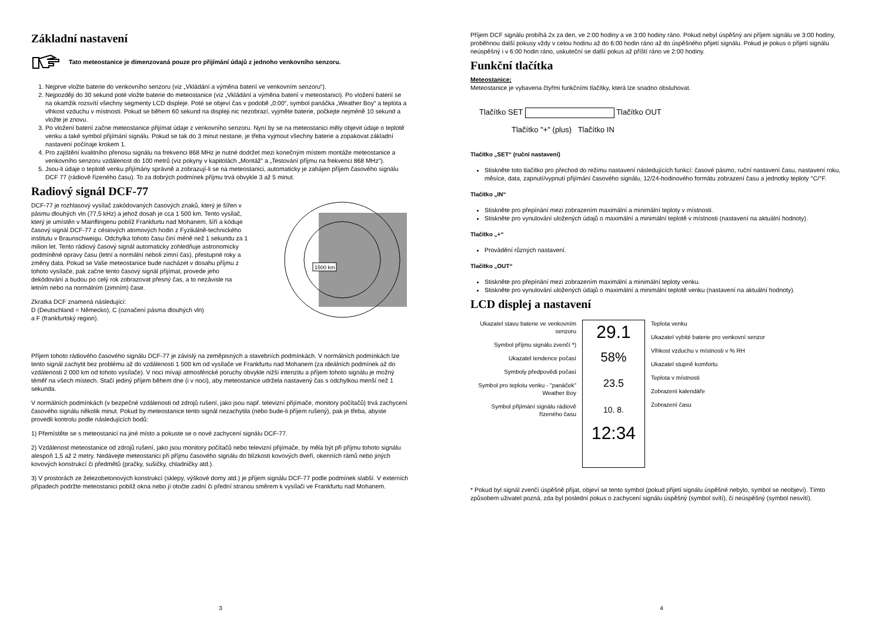Základní nastavení
Tato meteostanice je dimenzovaná pouze pro přijímání údajů z jednoho venkovního senzoru.
1. Nejprve vložte baterie do venkovního senzoru (viz „Vkládání a výměna baterií ve venkovním senzoru“).
2. Nejpozději do 30 sekund poté vložte baterie do meteostanice (viz „Vkládání a výměna baterií v meteostanici). Po vložení baterií se na okamžik rozsvítí všechny segmenty LCD displeje. Poté se objeví čas v podobě „0:00“, symbol panáčka „Weather Boy“ a teplota a vlhkost vzduchu v místnosti. Pokud se během 60 sekund na displeji nic nezobrazí, vyjměte baterie, počkejte nejméně 10 sekund a vložte je znovu.
3. Po vložení baterií začne meteostanice přijímat údaje z venkovního senzoru. Nyní by se na meteostanici měly objevit údaje o teplotě venku a také symbol přijímání signálu. Pokud se tak do 3 minut nestane, je třeba vyjmout všechny baterie a zopakovat základní nastavení počínaje krokem 1.
4. Pro zajištění kvalitního přenosu signálu na frekvenci 868 MHz je nutné dodržet mezi konečným místem montáže meteostanice a venkovního senzoru vzdálenost do 100 metrů (viz pokyny v kapitolách „Montáž“ a „Testování příjmu na frekvenci 868 MHz“).
5. Jsou-li údaje o teplotě venku přijímány správně a zobrazují-li se na meteostanici, automaticky je zahájen příjem časového signálu DCF 77 (rádiově řízeného času). To za dobrých podmínek příjmu trvá obvykle 3 až 5 minut.
Radiový signál DCF-77
DCF-77 je rozhlasový vysílač zakódovaných časových znaků, který je šířen v pásmu dlouhých vln (77,5 kHz) a jehož dosah je cca 1 500 km. Tento vysílač, který je umístěn v Mainflingenu poblíž Frankfurtu nad Mohanem, šíří a kóduje časový signál DCF-77 z césiových atomových hodin z Fyzikálně-technického institutu v Braunschweigu. Odchylka tohoto času činí méně než 1 sekundu za 1 milion let. Tento rádiový časový signál automaticky zohledňuje astronomicky podmíněné opravy času (letní a normální neboli zimní čas), přestupné roky a změny data. Pokud se Vaše meteostanice bude nacházet v dosahu příjmu z tohoto vysílače, pak začne tento časový signál přijímat, provede jeho dekódování a budou po celý rok zobrazovat přesný čas, a to nezávisle na letním nebo na normálním (zimním) čase.
Zkratka DCF znamená následující:
D (Deutschland = Německo), C (označení pásma dlouhých vln)
a F (frankfurtský region).
1500 km
Příjem tohoto rádiového časového signálu DCF-77 je závislý na zeměpisných a stavebních podmínkách. V normálních podmínkách lze tento signál zachytit bez problému až do vzdálenosti 1 500 km od vysílače ve Frankfurtu nad Mohanem (za ideálních podmínek až do vzdálenosti 2 000 km od tohoto vysílače). V noci mívají atmosférické poruchy obvykle nižší intenzitu a příjem tohoto signálu je možný téměř na všech místech. Stačí jediný příjem během dne (i v noci), aby meteostanice udržela nastavený čas s odchylkou menší než 1 sekunda.
V normálních podmínkách (v bezpečné vzdálenosti od zdrojů rušení, jako jsou např. televizní přijímače, monitory počítačů) trvá zachycení časového signálu několik minut. Pokud by meteostanice tento signál nezachytila (nebo bude-li příjem rušený), pak je třeba, abyste provedli kontrolu podle následujících bodů:
1) Přemístěte se s meteostanicí na jiné místo a pokuste se o nové zachycení signálu DCF-77.
2) Vzdálenost meteostanice od zdrojů rušení, jako jsou monitory počítačů nebo televizní přijímače, by měla být při příjmu tohoto signálu alespoň 1,5 až 2 metry. Nedávejte meteostanici při příjmu časového signálu do blízkosti kovových dveří, okenních rámů nebo jiných kovových konstrukcí či předmětů (pračky, sušičky, chladničky atd.).
3) V prostorách ze železobetonových konstrukcí (sklepy, výškové domy atd.) je příjem signálu DCF-77 podle podmínek slabší. V externích případech podržte meteostanici poblíž okna nebo jí otočte zadní či přední stranou směrem k vysílači ve Frankfurtu nad Mohanem.
3
Příjem DCF signálu probíhá 2x za den, ve 2:00 hodiny a ve 3:00 hodiny ráno. Pokud nebyl úspěšný ani příjem signálu ve 3:00 hodiny, proběhnou další pokusy vždy v celou hodinu až do 6:00 hodin ráno až do úspěšného přijetí signálu. Pokud je pokus o přijetí signálu neúspěšný i v 6:00 hodin ráno, uskuteční se další pokus až příští ráno ve 2:00 hodiny.
Funkční tlačítka
Meteostanice:
Meteostanice je vybavena čtyřmi funkčními tlačítky, která lze snadno obsluhovat.
Tlačítko SET Tlačítko OUT
Tlačítko "+" (plus) Tlačítko IN
Tlačítko „SET“ (ruční nastavení)
Stiskněte toto tlačítko pro přechod do režimu nastavení následujících funkcí: časové pásmo, ruční nastavení času, nastavení roku, měsíce, data, zapnutí/vypnutí přijímání časového signálu, 12/24-hodinového formátu zobrazení času a jednotky teploty °C/°F.
Tlačítko „IN“
Stiskněte pro přepínání mezi zobrazením maximální a minimální teploty v místnosti.
Stiskněte pro vynulování uložených údajů o maximální a minimální teplotě v místnosti (nastavení na aktuální hodnoty).
Tlačítko „+“
Provádění různých nastavení.
Tlačítko „OUT“
Stiskněte pro přepínání mezi zobrazením maximální a minimální teploty venku.
Stiskněte pro vynulování uložených údajů o maximální a minimální teplotě venku (nastavení na aktuální hodnoty).
LCD displej a nastavení
Ukazatel stavu baterie ve venkovním senzoru
Symbol příjmu signálu zvenčí *)
Ukazatel tendence počasí
Symboly předpovědi počasí
Symbol pro teplotu venku - "panáček" Weather Boy
Symbol přijímání signálu rádiově řízeného času
29.1
58%
23.5
10. 8.
12:34
Teplota venku
Ukazatel vybité baterie pro venkovní senzor
Vlhkost vzduchu v místnosti v % RH
Ukazatel stupně komfortu
Teplota v místnosti
Zobrazení kalendáře
Zobrazení času
* Pokud byl signál zvenčí úspěšně přijat, objeví se tento symbol (pokud přijetí signálu úspěšné nebylo, symbol se neobjeví). Tímto způsobem uživatel pozná, zda byl poslední pokus o zachycení signálu úspěšný (symbol svítí), či neúspěšný (symbol nesvítí).
4